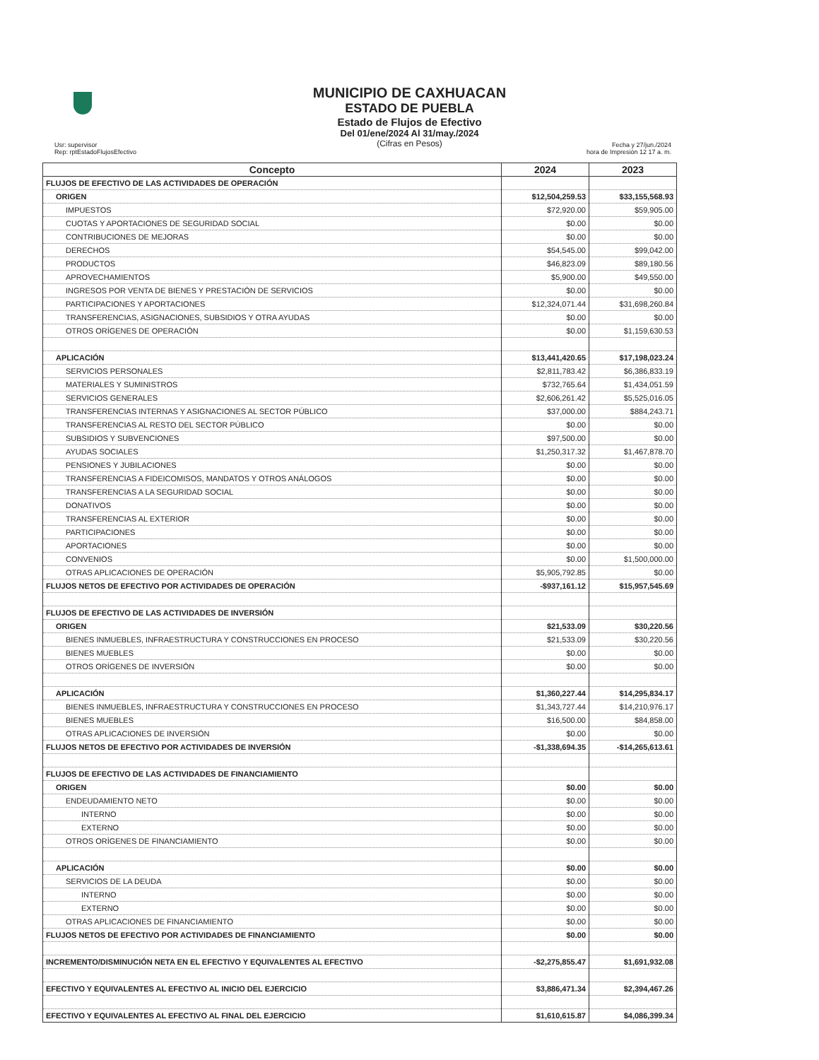MUNICIPIO DE CAXHUACAN
ESTADO DE PUEBLA
Estado de Flujos de Efectivo
Del 01/ene/2024 Al 31/may./2024
(Cifras en Pesos)
Usr: supervisor
Rep: rptEstadoFlujosEfectivo
Fecha y 27/jun./2024
hora de Impresión 12 17 a. m.
| Concepto | 2024 | 2023 |
| --- | --- | --- |
| FLUJOS DE EFECTIVO DE LAS ACTIVIDADES DE OPERACIÓN | | |
| ORIGEN | $12,504,259.53 | $33,155,568.93 |
| IMPUESTOS | $72,920.00 | $59,905.00 |
| CUOTAS Y APORTACIONES DE SEGURIDAD SOCIAL | $0.00 | $0.00 |
| CONTRIBUCIONES DE MEJORAS | $0.00 | $0.00 |
| DERECHOS | $54,545.00 | $99,042.00 |
| PRODUCTOS | $46,823.09 | $89,180.56 |
| APROVECHAMIENTOS | $5,900.00 | $49,550.00 |
| INGRESOS POR VENTA DE BIENES Y PRESTACIÓN DE SERVICIOS | $0.00 | $0.00 |
| PARTICIPACIONES Y APORTACIONES | $12,324,071.44 | $31,698,260.84 |
| TRANSFERENCIAS, ASIGNACIONES, SUBSIDIOS Y OTRA AYUDAS | $0.00 | $0.00 |
| OTROS ORÍGENES DE OPERACIÓN | $0.00 | $1,159,630.53 |
| APLICACIÓN | $13,441,420.65 | $17,198,023.24 |
| SERVICIOS PERSONALES | $2,811,783.42 | $6,386,833.19 |
| MATERIALES Y SUMINISTROS | $732,765.64 | $1,434,051.59 |
| SERVICIOS GENERALES | $2,606,261.42 | $5,525,016.05 |
| TRANSFERENCIAS INTERNAS Y ASIGNACIONES AL SECTOR PÚBLICO | $37,000.00 | $884,243.71 |
| TRANSFERENCIAS AL RESTO DEL SECTOR PÚBLICO | $0.00 | $0.00 |
| SUBSIDIOS Y SUBVENCIONES | $97,500.00 | $0.00 |
| AYUDAS SOCIALES | $1,250,317.32 | $1,467,878.70 |
| PENSIONES Y JUBILACIONES | $0.00 | $0.00 |
| TRANSFERENCIAS A FIDEICOMISOS, MANDATOS Y OTROS ANÁLOGOS | $0.00 | $0.00 |
| TRANSFERENCIAS A LA SEGURIDAD SOCIAL | $0.00 | $0.00 |
| DONATIVOS | $0.00 | $0.00 |
| TRANSFERENCIAS AL EXTERIOR | $0.00 | $0.00 |
| PARTICIPACIONES | $0.00 | $0.00 |
| APORTACIONES | $0.00 | $0.00 |
| CONVENIOS | $0.00 | $1,500,000.00 |
| OTRAS APLICACIONES DE OPERACIÓN | $5,905,792.85 | $0.00 |
| FLUJOS NETOS DE EFECTIVO POR ACTIVIDADES DE OPERACIÓN | -$937,161.12 | $15,957,545.69 |
| FLUJOS DE EFECTIVO DE LAS ACTIVIDADES DE INVERSIÓN | | |
| ORIGEN | $21,533.09 | $30,220.56 |
| BIENES INMUEBLES, INFRAESTRUCTURA Y CONSTRUCCIONES EN PROCESO | $21,533.09 | $30,220.56 |
| BIENES MUEBLES | $0.00 | $0.00 |
| OTROS ORÍGENES DE INVERSIÓN | $0.00 | $0.00 |
| APLICACIÓN | $1,360,227.44 | $14,295,834.17 |
| BIENES INMUEBLES, INFRAESTRUCTURA Y CONSTRUCCIONES EN PROCESO | $1,343,727.44 | $14,210,976.17 |
| BIENES MUEBLES | $16,500.00 | $84,858.00 |
| OTRAS APLICACIONES DE INVERSIÓN | $0.00 | $0.00 |
| FLUJOS NETOS DE EFECTIVO POR ACTIVIDADES DE INVERSIÓN | -$1,338,694.35 | -$14,265,613.61 |
| FLUJOS DE EFECTIVO DE LAS ACTIVIDADES DE FINANCIAMIENTO | | |
| ORIGEN | $0.00 | $0.00 |
| ENDEUDAMIENTO NETO | $0.00 | $0.00 |
| INTERNO | $0.00 | $0.00 |
| EXTERNO | $0.00 | $0.00 |
| OTROS ORÍGENES DE FINANCIAMIENTO | $0.00 | $0.00 |
| APLICACIÓN | $0.00 | $0.00 |
| SERVICIOS DE LA DEUDA | $0.00 | $0.00 |
| INTERNO | $0.00 | $0.00 |
| EXTERNO | $0.00 | $0.00 |
| OTRAS APLICACIONES DE FINANCIAMIENTO | $0.00 | $0.00 |
| FLUJOS NETOS DE EFECTIVO POR ACTIVIDADES DE FINANCIAMIENTO | $0.00 | $0.00 |
| INCREMENTO/DISMINUCIÓN NETA EN EL EFECTIVO Y EQUIVALENTES AL EFECTIVO | -$2,275,855.47 | $1,691,932.08 |
| EFECTIVO Y EQUIVALENTES AL EFECTIVO AL INICIO DEL EJERCICIO | $3,886,471.34 | $2,394,467.26 |
| EFECTIVO Y EQUIVALENTES AL EFECTIVO AL FINAL DEL EJERCICIO | $1,610,615.87 | $4,086,399.34 |